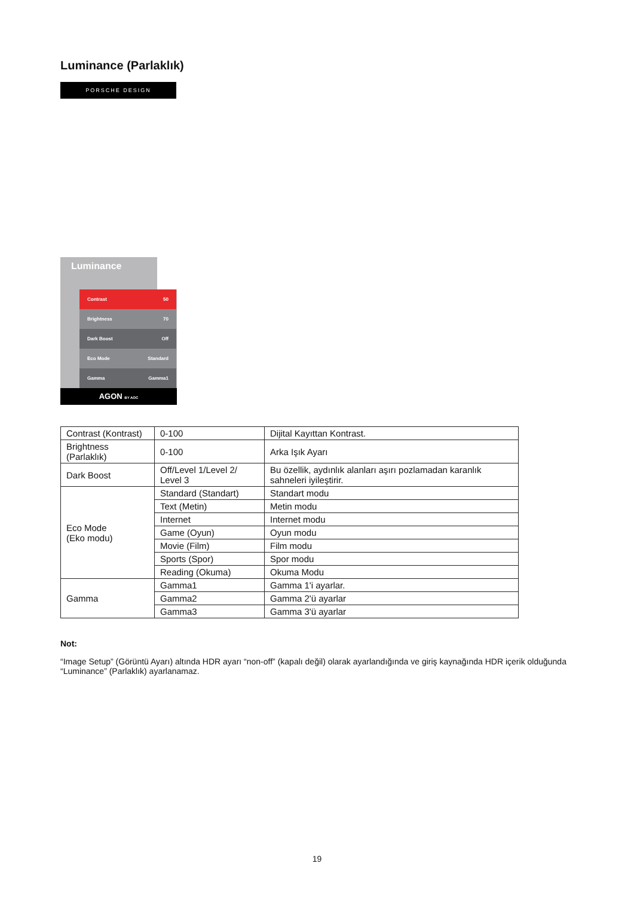Luminance (Parlaklık)
PORSCHE DESIGN
Luminance
Contrast 50
Brightness 70
Dark Boost Off
Eco Mode Standard
Gamma Gamma1
AGON BY AOC
| Contrast (Kontrast) | 0-100 | Dijital Kayıttan Kontrast. |
| Brightness (Parlaklık) | 0-100 | Arka Işık Ayarı |
| Dark Boost | Off/Level 1/Level 2/ Level 3 | Bu özellik, aydınlık alanları aşırı pozlamadan karanlık sahneleri iyileştirir. |
| Eco Mode (Eko modu) | Standard (Standart) | Standart modu |
| | Text (Metin) | Metin modu |
| | Internet | Internet modu |
| | Game (Oyun) | Oyun modu |
| | Movie (Film) | Film modu |
| | Sports (Spor) | Spor modu |
| | Reading (Okuma) | Okuma Modu |
| Gamma | Gamma1 | Gamma 1'i ayarlar. |
| | Gamma2 | Gamma 2'ü ayarlar |
| | Gamma3 | Gamma 3'ü ayarlar |
Not:
“Image Setup” (Görüntü Ayarı) altında HDR ayarı “non-off” (kapalı değil) olarak ayarlandığında ve giriş kaynağında HDR içerik olduğunda “Luminance” (Parlaklık) ayarlanamaz.
19